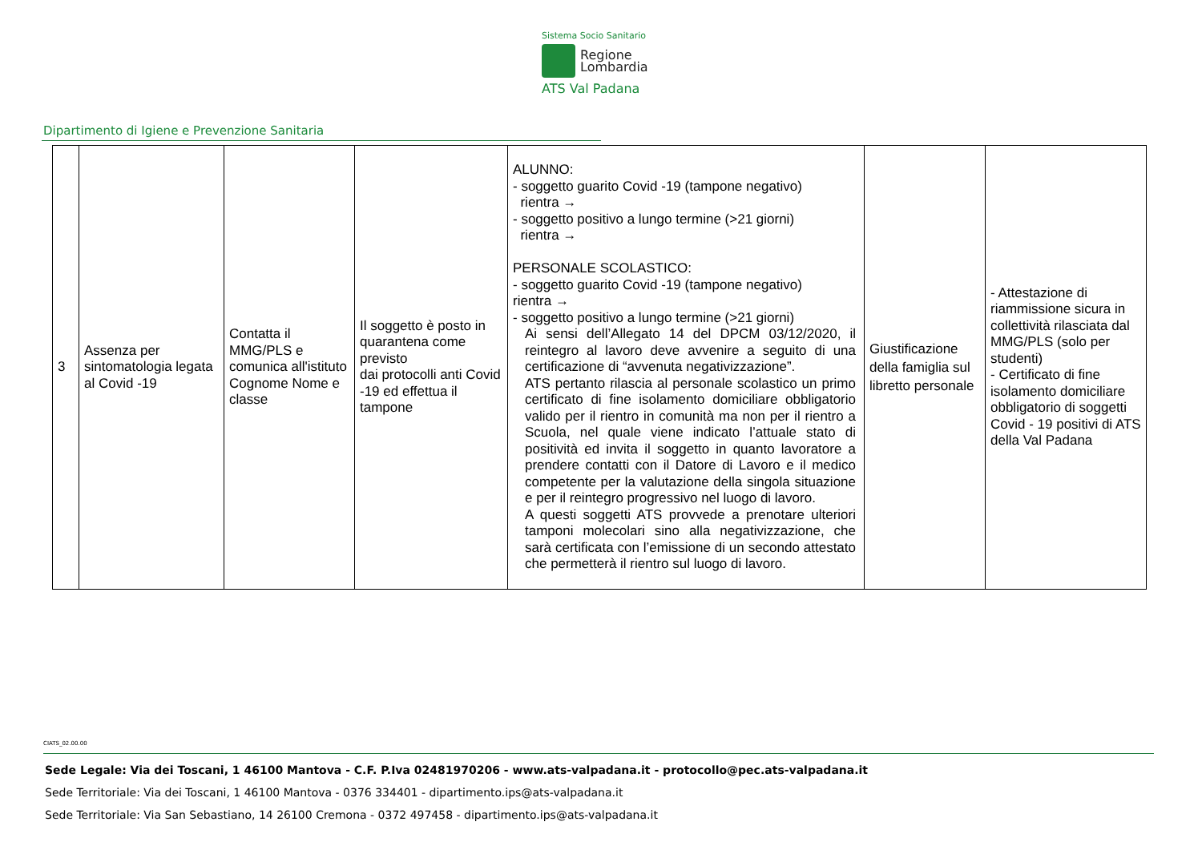Sistema Socio Sanitario
Regione
Lombardia
ATS Val Padana
Dipartimento di Igiene e Prevenzione Sanitaria
| 3 | Assenza per sintomatologia legata al Covid -19 | Contatta il MMG/PLS e comunica all'istituto Cognome Nome e classe | Il soggetto è posto in quarantena come previsto dai protocolli anti Covid -19 ed effettua il tampone | ALUNNO: - soggetto guarito Covid -19 (tampone negativo) rientra → - soggetto positivo a lungo termine (>21 giorni) rientra → PERSONALE SCOLASTICO: - soggetto guarito Covid -19 (tampone negativo) rientra → - soggetto positivo a lungo termine (>21 giorni) Ai sensi dell’Allegato 14 del DPCM 03/12/2020, il reintegro al lavoro deve avvenire a seguito di una certificazione di “avvenuta negativizzazione”. ATS pertanto rilascia al personale scolastico un primo certificato di fine isolamento domiciliare obbligatorio valido per il rientro in comunità ma non per il rientro a Scuola, nel quale viene indicato l’attuale stato di positività ed invita il soggetto in quanto lavoratore a prendere contatti con il Datore di Lavoro e il medico competente per la valutazione della singola situazione e per il reintegro progressivo nel luogo di lavoro. A questi soggetti ATS provvede a prenotare ulteriori tamponi molecolari sino alla negativizzazione, che sarà certificata con l’emissione di un secondo attestato che permetterà il rientro sul luogo di lavoro. | Giustificazione della famiglia sul libretto personale | - Attestazione di riammissione sicura in collettività rilasciata dal MMG/PLS (solo per studenti) - Certificato di fine isolamento domiciliare obbligatorio di soggetti Covid - 19 positivi di ATS della Val Padana |
CIATS_02.00.00
Sede Legale: Via dei Toscani, 1 46100 Mantova - C.F. P.Iva 02481970206 - www.ats-valpadana.it - protocollo@pec.ats-valpadana.it
Sede Territoriale: Via dei Toscani, 1 46100 Mantova - 0376 334401 - dipartimento.ips@ats-valpadana.it
Sede Territoriale: Via San Sebastiano, 14 26100 Cremona - 0372 497458 - dipartimento.ips@ats-valpadana.it